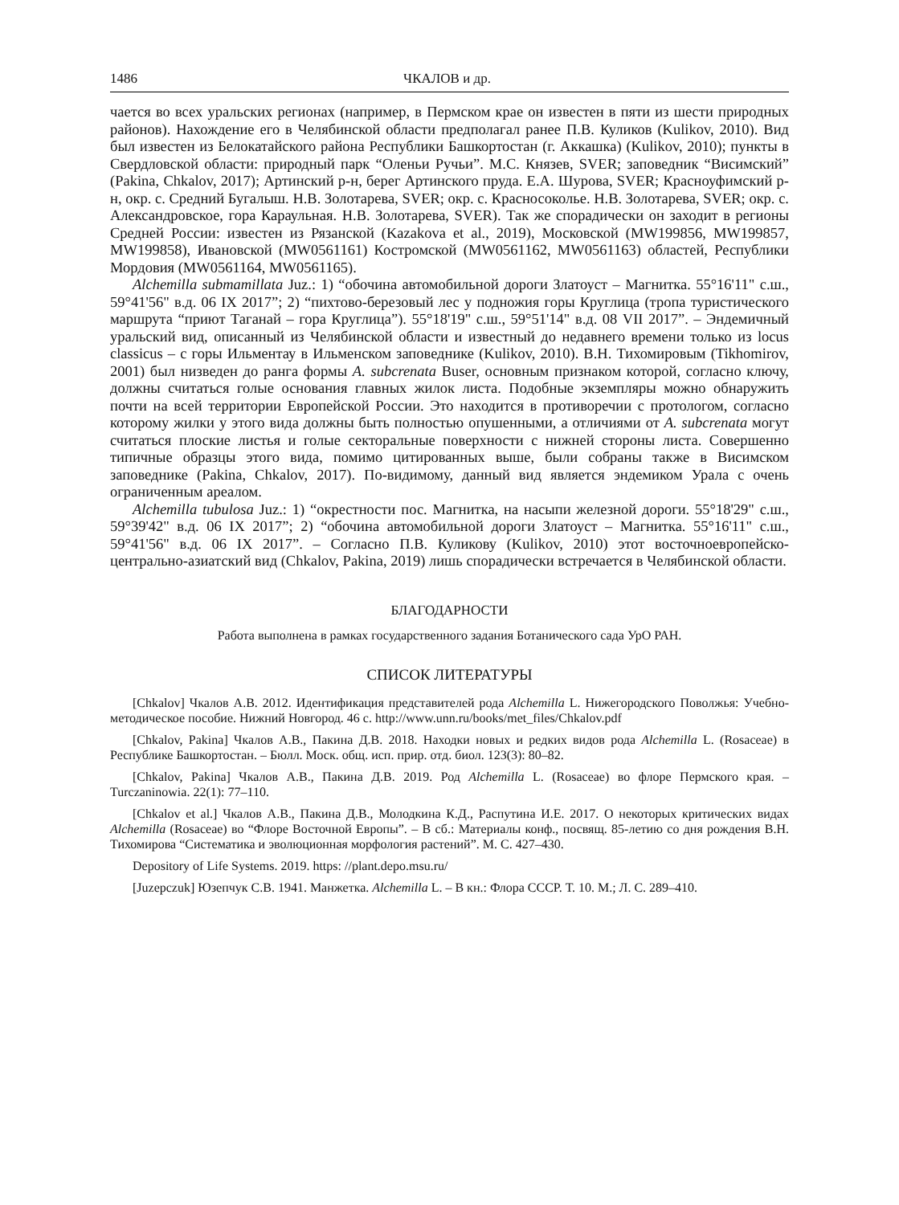1486 ЧКАЛОВ и др.
чается во всех уральских регионах (например, в Пермском крае он известен в пяти из шести природных районов). Нахождение его в Челябинской области предполагал ранее П.В. Куликов (Kulikov, 2010). Вид был известен из Белокатайского района Республики Башкортостан (г. Аккашка) (Kulikov, 2010); пункты в Свердловской области: природный парк “Оленьи Ручьи”. М.С. Князев, SVER; заповедник “Висимский” (Pakina, Chkalov, 2017); Артинский р-н, берег Артинского пруда. Е.А. Шурова, SVER; Красноуфимский р-н, окр. с. Средний Бугалыш. Н.В. Золотарева, SVER; окр. с. Красносоколье. Н.В. Золотарева, SVER; окр. с. Александровское, гора Караульная. Н.В. Золотарева, SVER). Так же спорадически он заходит в регионы Средней России: известен из Рязанской (Kazakova et al., 2019), Московской (MW199856, MW199857, MW199858), Ивановской (MW0561161) Костромской (MW0561162, MW0561163) областей, Республики Мордовия (MW0561164, MW0561165).
Alchemilla submamillata Juz.: 1) “обочина автомобильной дороги Златоуст – Магнитка. 55°16'11" с.ш., 59°41'56" в.д. 06 IX 2017”; 2) “пихтово-березовый лес у подножия горы Круглица (тропа туристического маршрута “приют Таганай – гора Круглица”). 55°18'19" с.ш., 59°51'14" в.д. 08 VII 2017”. – Эндемичный уральский вид, описанный из Челябинской области и известный до недавнего времени только из locus classicus – с горы Ильментау в Ильменском заповеднике (Kulikov, 2010). В.Н. Тихомировым (Tikhomirov, 2001) был низведен до ранга формы A. subcrenata Buser, основным признаком которой, согласно ключу, должны считаться голые основания главных жилок листа. Подобные экземпляры можно обнаружить почти на всей территории Европейской России. Это находится в противоречии с протологом, согласно которому жилки у этого вида должны быть полностью опушенными, а отличиями от A. subcrenata могут считаться плоские листья и голые секторальные поверхности с нижней стороны листа. Совершенно типичные образцы этого вида, помимо цитированных выше, были собраны также в Висимском заповеднике (Pakina, Chkalov, 2017). По-видимому, данный вид является эндемиком Урала с очень ограниченным ареалом.
Alchemilla tubulosa Juz.: 1) “окрестности пос. Магнитка, на насыпи железной дороги. 55°18'29" с.ш., 59°39'42" в.д. 06 IX 2017”; 2) “обочина автомобильной дороги Златоуст – Магнитка. 55°16'11" с.ш., 59°41'56" в.д. 06 IX 2017”. – Согласно П.В. Куликову (Kulikov, 2010) этот восточноевропейско-центрально-азиатский вид (Chkalov, Pakina, 2019) лишь спорадически встречается в Челябинской области.
БЛАГОДАРНОСТИ
Работа выполнена в рамках государственного задания Ботанического сада УрО РАН.
СПИСОК ЛИТЕРАТУРЫ
[Chkalov] Чкалов А.В. 2012. Идентификация представителей рода Alchemilla L. Нижегородского Поволжья: Учебно-методическое пособие. Нижний Новгород. 46 с. http://www.unn.ru/books/met_files/Chkalov.pdf
[Chkalov, Pakina] Чкалов А.В., Пакина Д.В. 2018. Находки новых и редких видов рода Alchemilla L. (Rosaceae) в Республике Башкортостан. – Бюлл. Моск. общ. исп. прир. отд. биол. 123(3): 80–82.
[Chkalov, Pakina] Чкалов А.В., Пакина Д.В. 2019. Род Alchemilla L. (Rosaceae) во флоре Пермского края. – Turczaninowia. 22(1): 77–110.
[Chkalov et al.] Чкалов А.В., Пакина Д.В., Молодкина К.Д., Распутина И.Е. 2017. О некоторых критических видах Alchemilla (Rosaceae) во “Флоре Восточной Европы”. – В сб.: Материалы конф., посвящ. 85-летию со дня рождения В.Н. Тихомирова “Систематика и эволюционная морфология растений”. М. С. 427–430.
Depository of Life Systems. 2019. https: //plant.depo.msu.ru/
[Juzepczuk] Юзепчук С.В. 1941. Манжетка. Alchemilla L. – В кн.: Флора СССР. Т. 10. М.; Л. С. 289–410.